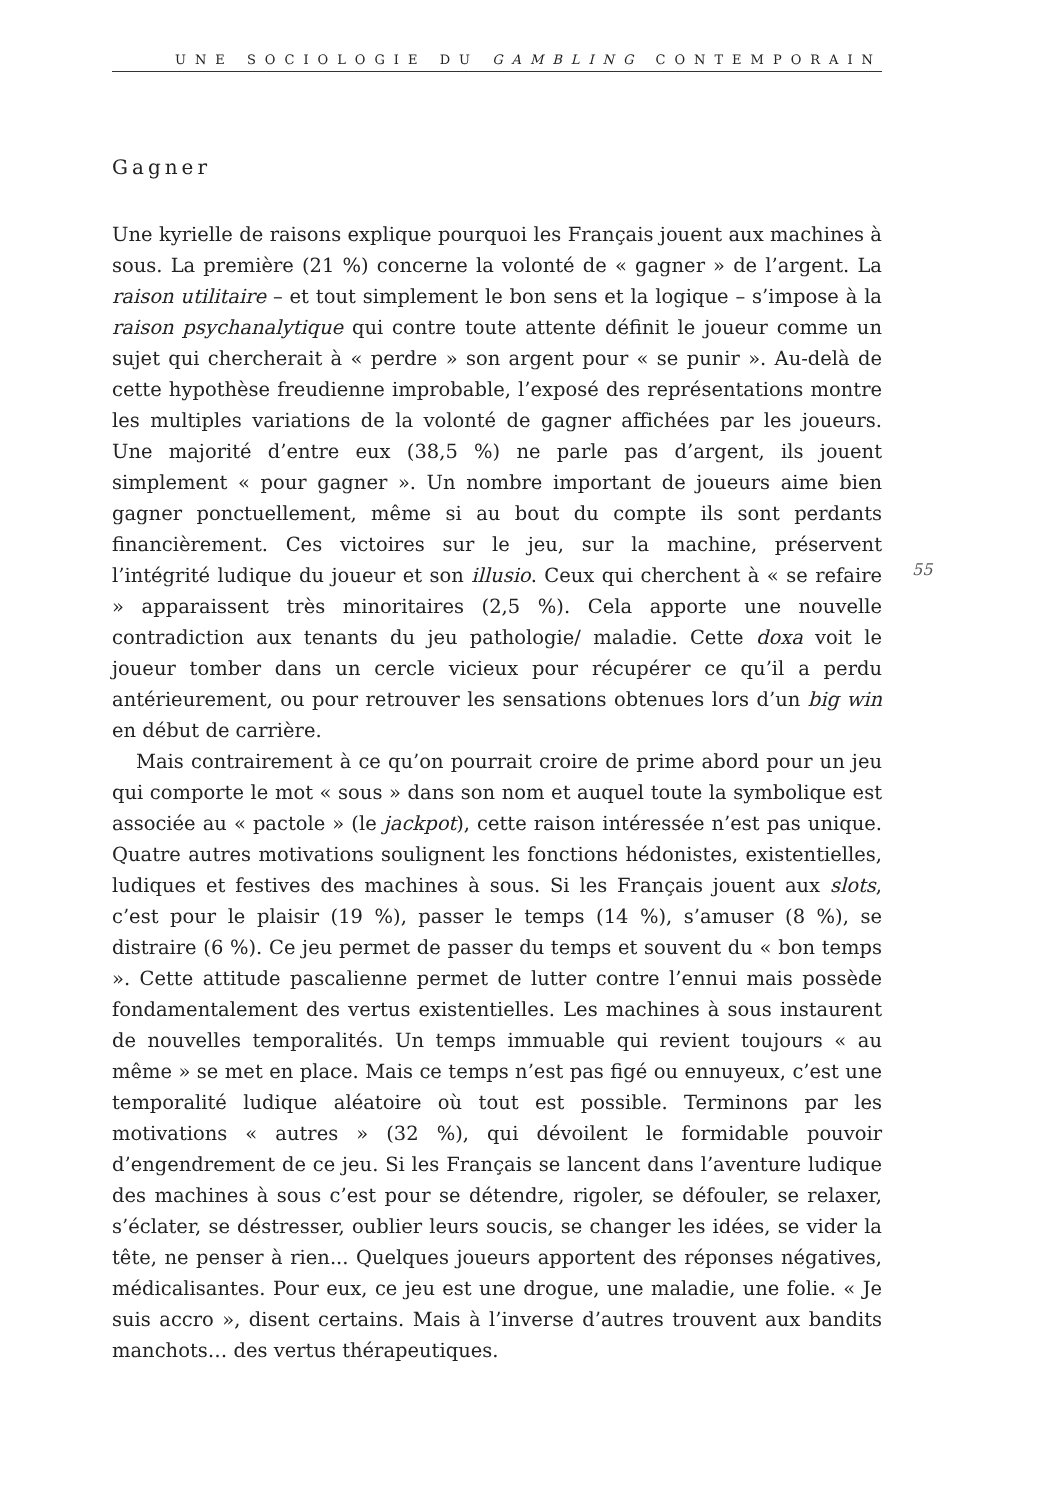UNE SOCIOLOGIE DU GAMBLING CONTEMPORAIN
55
Gagner
Une kyrielle de raisons explique pourquoi les Français jouent aux machines à sous. La première (21 %) concerne la volonté de « gagner » de l’argent. La raison utilitaire – et tout simplement le bon sens et la logique – s’impose à la raison psychanalytique qui contre toute attente définit le joueur comme un sujet qui chercherait à « perdre » son argent pour « se punir ». Au-delà de cette hypothèse freudienne improbable, l’exposé des représentations montre les multiples variations de la volonté de gagner affichées par les joueurs. Une majorité d’entre eux (38,5 %) ne parle pas d’argent, ils jouent simplement « pour gagner ». Un nombre important de joueurs aime bien gagner ponctuellement, même si au bout du compte ils sont perdants financièrement. Ces victoires sur le jeu, sur la machine, préservent l’intégrité ludique du joueur et son illusio. Ceux qui cherchent à « se refaire » apparaissent très minoritaires (2,5 %). Cela apporte une nouvelle contradiction aux tenants du jeu pathologie/ maladie. Cette doxa voit le joueur tomber dans un cercle vicieux pour récupérer ce qu’il a perdu antérieurement, ou pour retrouver les sensations obtenues lors d’un big win en début de carrière.
Mais contrairement à ce qu’on pourrait croire de prime abord pour un jeu qui comporte le mot « sous » dans son nom et auquel toute la symbolique est associée au « pactole » (le jackpot), cette raison intéressée n’est pas unique. Quatre autres motivations soulignent les fonctions hédonistes, existentielles, ludiques et festives des machines à sous. Si les Français jouent aux slots, c’est pour le plaisir (19 %), passer le temps (14 %), s’amuser (8 %), se distraire (6 %). Ce jeu permet de passer du temps et souvent du « bon temps ». Cette attitude pascalienne permet de lutter contre l’ennui mais possède fondamentalement des vertus existentielles. Les machines à sous instaurent de nouvelles temporalités. Un temps immuable qui revient toujours « au même » se met en place. Mais ce temps n’est pas figé ou ennuyeux, c’est une temporalité ludique aléatoire où tout est possible. Terminons par les motivations « autres » (32 %), qui dévoilent le formidable pouvoir d’engendrement de ce jeu. Si les Français se lancent dans l’aventure ludique des machines à sous c’est pour se détendre, rigoler, se défouler, se relaxer, s’éclater, se déstresser, oublier leurs soucis, se changer les idées, se vider la tête, ne penser à rien... Quelques joueurs apportent des réponses négatives, médicalisantes. Pour eux, ce jeu est une drogue, une maladie, une folie. « Je suis accro », disent certains. Mais à l’inverse d’autres trouvent aux bandits manchots… des vertus thérapeutiques.